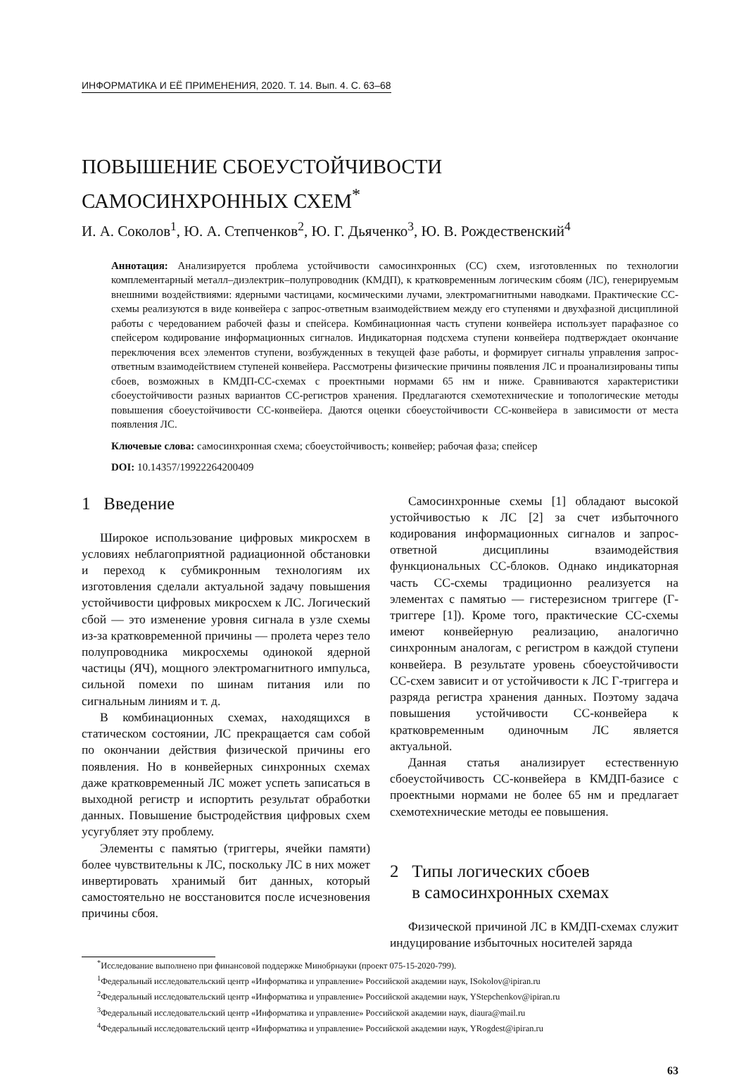ИНФОРМАТИКА И ЕЁ ПРИМЕНЕНИЯ, 2020. Т. 14. Вып. 4. С. 63–68
ПОВЫШЕНИЕ СБОЕУСТОЙЧИВОСТИ
САМОСИНХРОННЫХ СХЕМ<sup>*</sup>
И. А. Соколов<sup>1</sup>, Ю. А. Степченков<sup>2</sup>, Ю. Г. Дьяченко<sup>3</sup>, Ю. В. Рождественский<sup>4</sup>
Аннотация: Анализируется проблема устойчивости самосинхронных (СС) схем, изготовленных по технологии комплементарный металл–диэлектрик–полупроводник (КМДП), к кратковременным логическим сбоям (ЛС), генерируемым внешними воздействиями: ядерными частицами, космическими лучами, электромагнитными наводками. Практические СС-схемы реализуются в виде конвейера с запрос-ответным взаимодействием между его ступенями и двухфазной дисциплиной работы с чередованием рабочей фазы и спейсера. Комбинационная часть ступени конвейера использует парафазное со спейсером кодирование информационных сигналов. Индикаторная подсхема ступени конвейера подтверждает окончание переключения всех элементов ступени, возбужденных в текущей фазе работы, и формирует сигналы управления запрос-ответным взаимодействием ступеней конвейера. Рассмотрены физические причины появления ЛС и проанализированы типы сбоев, возможных в КМДП-СС-схемах с проектными нормами 65 нм и ниже. Сравниваются характеристики сбоеустойчивости разных вариантов СС-регистров хранения. Предлагаются схемотехнические и топологические методы повышения сбоеустойчивости СС-конвейера. Даются оценки сбоеустойчивости СС-конвейера в зависимости от места появления ЛС.
Ключевые слова: самосинхронная схема; сбоеустойчивость; конвейер; рабочая фаза; спейсер
DOI: 10.14357/19922264200409
1 Введение
Широкое использование цифровых микросхем в условиях неблагоприятной радиационной обстановки и переход к субмикронным технологиям их изготовления сделали актуальной задачу повышения устойчивости цифровых микросхем к ЛС. Логический сбой — это изменение уровня сигнала в узле схемы из-за кратковременной причины — пролета через тело полупроводника микросхемы одинокой ядерной частицы (ЯЧ), мощного электромагнитного импульса, сильной помехи по шинам питания или по сигнальным линиям и т. д.
В комбинационных схемах, находящихся в статическом состоянии, ЛС прекращается сам собой по окончании действия физической причины его появления. Но в конвейерных синхронных схемах даже кратковременный ЛС может успеть записаться в выходной регистр и испортить результат обработки данных. Повышение быстродействия цифровых схем усугубляет эту проблему.
Элементы с памятью (триггеры, ячейки памяти) более чувствительны к ЛС, поскольку ЛС в них может инвертировать хранимый бит данных, который самостоятельно не восстановится после исчезновения причины сбоя.
Самосинхронные схемы [1] обладают высокой устойчивостью к ЛС [2] за счет избыточного кодирования информационных сигналов и запрос-ответной дисциплины взаимодействия функциональных СС-блоков. Однако индикаторная часть СС-схемы традиционно реализуется на элементах с памятью — гистерезисном триггере (Г-триггере [1]). Кроме того, практические СС-схемы имеют конвейерную реализацию, аналогично синхронным аналогам, с регистром в каждой ступени конвейера. В результате уровень сбоеустойчивости СС-схем зависит и от устойчивости к ЛС Г-триггера и разряда регистра хранения данных. Поэтому задача повышения устойчивости СС-конвейера к кратковременным одиночным ЛС является актуальной.
Данная статья анализирует естественную сбоеустойчивость СС-конвейера в КМДП-базисе с проектными нормами не более 65 нм и предлагает схемотехнические методы ее повышения.
2 Типы логических сбоев
в самосинхронных схемах
Физической причиной ЛС в КМДП-схемах служит индуцирование избыточных носителей заряда
<sup>*</sup> Исследование выполнено при финансовой поддержке Минобрнауки (проект 075-15-2020-799).
<sup>1</sup> Федеральный исследовательский центр «Информатика и управление» Российской академии наук, ISokolov@ipiran.ru
<sup>2</sup> Федеральный исследовательский центр «Информатика и управление» Российской академии наук, YStepchenkov@ipiran.ru
<sup>3</sup> Федеральный исследовательский центр «Информатика и управление» Российской академии наук, diaura@mail.ru
<sup>4</sup> Федеральный исследовательский центр «Информатика и управление» Российской академии наук, YRogdest@ipiran.ru
63